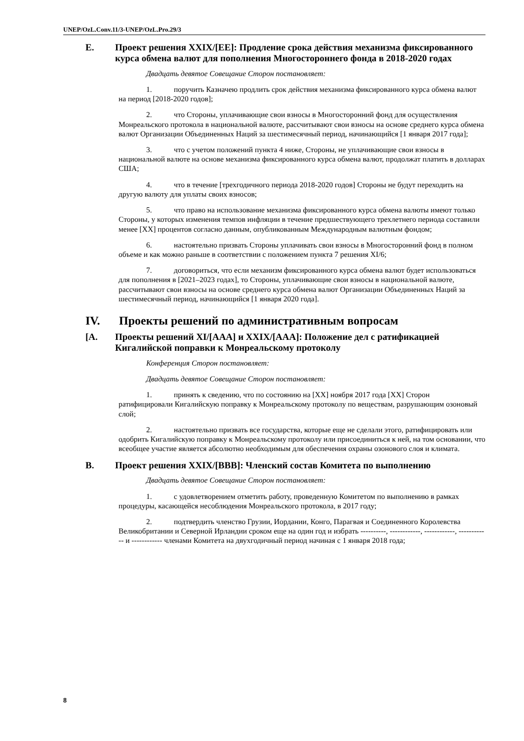UNEP/OzL.Conv.11/3-UNEP/OzL.Pro.29/3
E. Проект решения XXIX/[EE]: Продление срока действия механизма фиксированного курса обмена валют для пополнения Многостороннего фонда в 2018-2020 годах
Двадцать девятое Совещание Сторон постановляет:
1. поручить Казначею продлить срок действия механизма фиксированного курса обмена валют на период [2018-2020 годов];
2. что Стороны, уплачивающие свои взносы в Многосторонний фонд для осуществления Монреальского протокола в национальной валюте, рассчитывают свои взносы на основе среднего курса обмена валют Организации Объединенных Наций за шестимесячный период, начинающийся [1 января 2017 года];
3. что с учетом положений пункта 4 ниже, Стороны, не уплачивающие свои взносы в национальной валюте на основе механизма фиксированного курса обмена валют, продолжат платить в долларах США;
4. что в течение [трехгодичного периода 2018-2020 годов] Стороны не будут переходить на другую валюту для уплаты своих взносов;
5. что право на использование механизма фиксированного курса обмена валюты имеют только Стороны, у которых изменения темпов инфляции в течение предшествующего трехлетнего периода составили менее [XX] процентов согласно данным, опубликованным Международным валютным фондом;
6. настоятельно призвать Стороны уплачивать свои взносы в Многосторонний фонд в полном объеме и как можно раньше в соответствии с положением пункта 7 решения XI/6;
7. договориться, что если механизм фиксированного курса обмена валют будет использоваться для пополнения в [2021–2023 годах], то Стороны, уплачивающие свои взносы в национальной валюте, рассчитывают свои взносы на основе среднего курса обмена валют Организации Объединенных Наций за шестимесячный период, начинающийся [1 января 2020 года].
IV. Проекты решений по административным вопросам
[A. Проекты решений XI/[AAA] и XXIX/[AAA]: Положение дел с ратификацией Кигалийской поправки к Монреальскому протоколу
Конференция Сторон постановляет:
Двадцать девятое Совещание Сторон постановляет:
1. принять к сведению, что по состоянию на [XX] ноября 2017 года [XX] Сторон ратифицировали Кигалийскую поправку к Монреальскому протоколу по веществам, разрушающим озоновый слой;
2. настоятельно призвать все государства, которые еще не сделали этого, ратифицировать или одобрить Кигалийскую поправку к Монреальскому протоколу или присоединиться к ней, на том основании, что всеобщее участие является абсолютно необходимым для обеспечения охраны озонового слоя и климата.
B. Проект решения XXIX/[BBB]: Членский состав Комитета по выполнению
Двадцать девятое Совещание Сторон постановляет:
1. с удовлетворением отметить работу, проведенную Комитетом по выполнению в рамках процедуры, касающейся несоблюдения Монреальского протокола, в 2017 году;
2. подтвердить членство Грузии, Иордании, Конго, Парагвая и Соединенного Королевства Великобритании и Северной Ирландии сроком еще на один год и избрать ----------, ------------, ------------, ------------ и ------------ членами Комитета на двухгодичный период начиная с 1 января 2018 года;
8